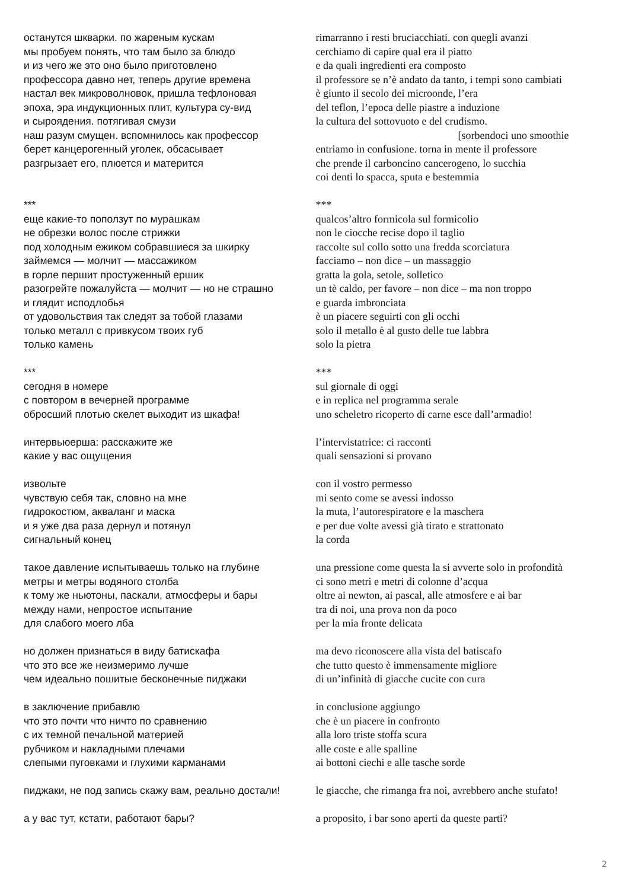останутся шкварки. по жареным кускам мы пробуем понять, что там было за блюдо и из чего же это оно было приготовлено профессора давно нет, теперь другие времена настал век микроволновок, пришла тефлоновая эпоха, эра индукционных плит, культура су-вид и сыроядения. потягивая смузи наш разум смущен. вспомнилось как профессор берет канцерогенный уголек, обсасывает разгрызает его, плюется и матерится *** еще какие-то поползут по мурашкам не обрезки волос после стрижки под холодным ежиком собравшиеся за шкирку займемся — молчит — массажиком в горле першит простуженный ершик разогрейте пожалуйста — молчит — но не страшно и глядит исподлобья от удовольствия так следят за тобой глазами только металл с привкусом твоих губ только камень *** сегодня в номере с повтором в вечерней программе обросший плотью скелет выходит из шкафа! интервьюерша: расскажите же какие у вас ощущения извольте чувствую себя так, словно на мне гидрокостюм, акваланг и маска и я уже два раза дернул и потянул сигнальный конец такое давление испытываешь только на глубине метры и метры водяного столба к тому же ньютоны, паскали, атмосферы и бары между нами, непростое испытание для слабого моего лба но должен признаться в виду батискафа что это все же неизмеримо лучше чем идеально пошитые бесконечные пиджаки в заключение прибавлю что это почти что ничто по сравнению с их темной печальной материей рубчиком и накладными плечами слепыми пуговками и глухими карманами пиджаки, не под запись скажу вам, реально достали! а у вас тут, кстати, работают бары?
rimarranno i resti bruciacchiati. con quegli avanzi cerchiamo di capire qual era il piatto e da quali ingredienti era composto il professore se n’è andato da tanto, i tempi sono cambiati è giunto il secolo dei microonde, l’era del teflon, l’epoca delle piastre a induzione la cultura del sottovuoto e del crudismo. [sorbendoci uno smoothie entriamo in confusione. torna in mente il professore che prende il carboncino cancerogeno, lo succhia coi denti lo spacca, sputa e bestemmia *** qualcos’altro formicola sul formicolio non le ciocche recise dopo il taglio raccolte sul collo sotto una fredda scorciatura facciamo – non dice – un massaggio gratta la gola, setole, solletico un tè caldo, per favore – non dice – ma non troppo e guarda imbronciata è un piacere seguirti con gli occhi solo il metallo è al gusto delle tue labbra solo la pietra *** sul giornale di oggi e in replica nel programma serale uno scheletro ricoperto di carne esce dall’armadio! l’intervistatrice: ci racconti quali sensazioni si provano con il vostro permesso mi sento come se avessi indosso la muta, l’autorespiratore e la maschera e per due volte avessi già tirato e strattonato la corda una pressione come questa la si avverte solo in profondità ci sono metri e metri di colonne d’acqua oltre ai newton, ai pascal, alle atmosfere e ai bar tra di noi, una prova non da poco per la mia fronte delicata ma devo riconoscere alla vista del batiscafo che tutto questo è immensamente migliore di un’infinità di giacche cucite con cura in conclusione aggiungo che è un piacere in confronto alla loro triste stoffa scura alle coste e alle spalline ai bottoni ciechi e alle tasche sorde le giacche, che rimanga fra noi, avrebbero anche stufato! a proposito, i bar sono aperti da queste parti?
2